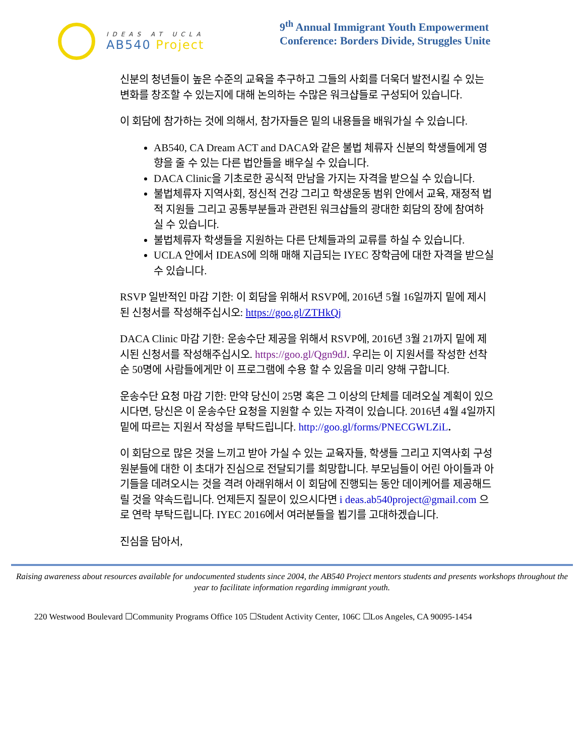IDEAS AT UCLA
AB540 Project
9<sup>th</sup> Annual Immigrant Youth Empowerment
Conference: Borders Divide, Struggles Unite
신분의 청년들이 높은 수준의 교육을 추구하고 그들의 사회를 더욱더 발전시킬 수 있는 변화를 창조할 수 있는지에 대해 논의하는 수많은 워크샵들로 구성되어 있습니다.
이 회담에 참가하는 것에 의해서, 참가자들은 밑의 내용들을 배워가실 수 있습니다.
AB540, CA Dream ACT and DACA와 같은 불법 체류자 신분의 학생들에게 영향을 줄 수 있는 다른 법안들을 배우실 수 있습니다.
DACA Clinic을 기초로한 공식적 만남을 가지는 자격을 받으실 수 있습니다.
불법체류자 지역사회, 정신적 건강 그리고 학생운동 범위 안에서 교육, 재정적 법적 지원들 그리고 공통부분들과 관련된 워크샵들의 광대한 회담의 장에 참여하 실 수 있습니다.
불법체류자 학생들을 지원하는 다른 단체들과의 교류를 하실 수 있습니다.
UCLA 안에서 IDEAS에 의해 매해 지급되는 IYEC 장학금에 대한 자격을 받으실 수 있습니다.
RSVP 일반적인 마감 기한: 이 회담을 위해서 RSVP에, 2016년 5월 16일까지 밑에 제시된 신청서를 작성해주십시오: https://goo.gl/ZTHkQj
DACA Clinic 마감 기한: 운송수단 제공을 위해서 RSVP에, 2016년 3월 21까지 밑에 제시된 신청서를 작성해주십시오. https://goo.gl/Qgn9dJ. 우리는 이 지원서를 작성한 선착순 50명에 사람들에게만 이 프로그램에 수용 할 수 있음을 미리 양해 구합니다.
운송수단 요청 마감 기한: 만약 당신이 25명 혹은 그 이상의 단체를 데려오실 계획이 있으시다면, 당신은 이 운송수단 요청을 지원할 수 있는 자격이 있습니다. 2016년 4월 4일까지 밑에 따르는 지원서 작성을 부탁드립니다. http://goo.gl/forms/PNECGWLZiL.
이 회담으로 많은 것을 느끼고 받아 가실 수 있는 교육자들, 학생들 그리고 지역사회 구성 원분들에 대한 이 초대가 진심으로 전달되기를 희망합니다. 부모님들이 어린 아이들과 아기들을 데려오시는 것을 격려 아래위해서 이 회담에 진행되는 동안 데이케어를 제공해드릴 것을 약속드립니다. 언제든지 질문이 있으시다면 i deas.ab540project@gmail.com 으로 연락 부탁드립니다. IYEC 2016에서 여러분들을 뵙기를 고대하겠습니다.
진심을 담아서,
Raising awareness about resources available for undocumented students since 2004, the AB540 Project mentors students and presents workshops throughout the year to facilitate information regarding immigrant youth.
220 Westwood Boulevard ☐Community Programs Office 105 ☐Student Activity Center, 106C ☐Los Angeles, CA 90095-1454